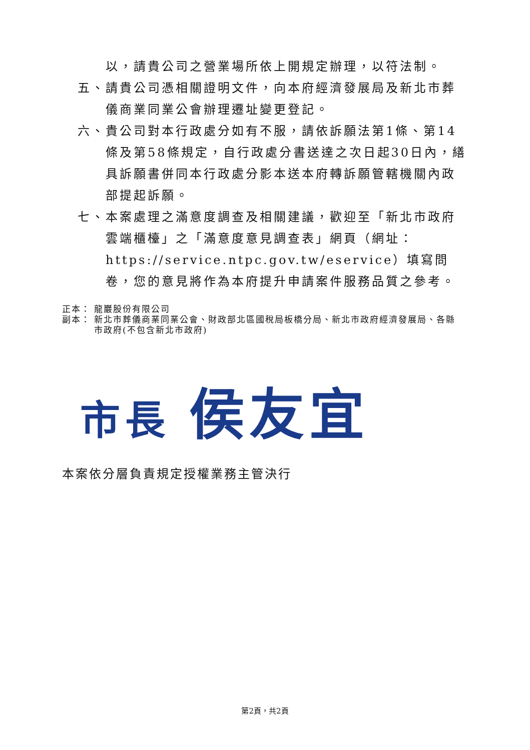以，請貴公司之營業場所依上開規定辦理，以符法制。
五、 請貴公司憑相關證明文件，向本府經濟發展局及新北市葬儀商業同業公會辦理遷址變更登記。
六、 貴公司對本行政處分如有不服，請依訴願法第1條、第14條及第58條規定，自行政處分書送達之次日起30日內，繕具訴願書併同本行政處分影本送本府轉訴願管轄機關內政部提起訴願。
七、 本案處理之滿意度調查及相關建議，歡迎至「新北市政府雲端櫃檯」之「滿意度意見調查表」網頁（網址：https://service.ntpc.gov.tw/eservice）填寫問卷，您的意見將作為本府提升申請案件服務品質之參考。
正本： 龍巖股份有限公司
副本： 新北市葬儀商業同業公會、財政部北區國稅局板橋分局、新北市政府經濟發展局、各縣市政府(不包含新北市政府)
市長 侯友宜
本案依分層負責規定授權業務主管決行
第2頁，共2頁